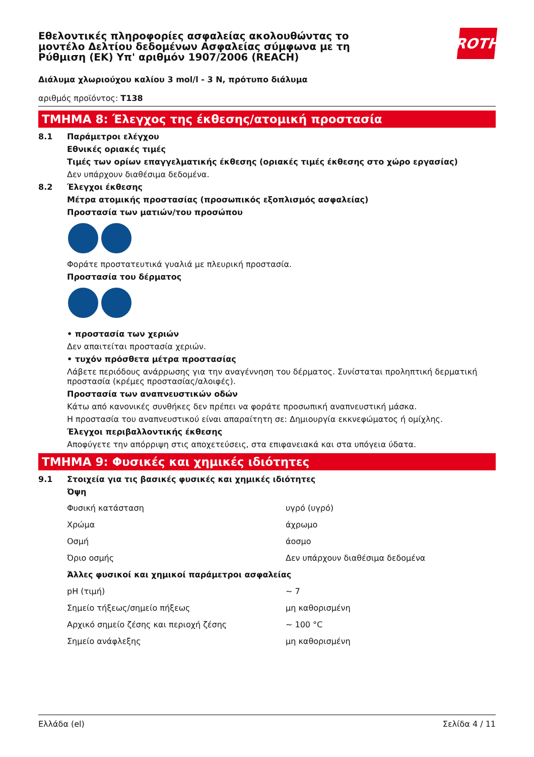Εθελοντικές πληροφορίες ασφαλείας ακολουθώντας το
μοντέλο Δελτίου δεδομένων Ασφαλείας σύμφωνα με τη
Ρύθμιση (ΕΚ) Υπ' αριθμόν 1907/2006 (REACH)
ROTH
Διάλυμα χλωριούχου καλίου 3 mol/l - 3 N, πρότυπο διάλυμα
αριθμός προϊόντος: T138
ΤΜΗΜΑ 8: Έλεγχος της έκθεσης/ατομική προστασία
8.1 Παράμετροι ελέγχου
Εθνικές οριακές τιμές
Τιμές των ορίων επαγγελματικής έκθεσης (οριακές τιμές έκθεσης στο χώρο εργασίας)
Δεν υπάρχουν διαθέσιμα δεδομένα.
8.2 Έλεγχοι έκθεσης
Μέτρα ατομικής προστασίας (προσωπικός εξοπλισμός ασφαλείας)
Προστασία των ματιών/του προσώπου
Φοράτε προστατευτικά γυαλιά με πλευρική προστασία.
Προστασία του δέρματος
• προστασία των χεριών
Δεν απαιτείται προστασία χεριών.
• τυχόν πρόσθετα μέτρα προστασίας
Λάβετε περιόδους ανάρρωσης για την αναγέννηση του δέρματος. Συνίσταται προληπτική δερματική προστασία (κρέμες προστασίας/αλοιφές).
Προστασία των αναπνευστικών οδών
Κάτω από κανονικές συνθήκες δεν πρέπει να φοράτε προσωπική αναπνευστική μάσκα.
Η προστασία του αναπνευστικού είναι απαραίτητη σε: Δημιουργία εκκνεφώματος ή ομίχλης.
Έλεγχοι περιβαλλοντικής έκθεσης
Αποφύγετε την απόρριψη στις αποχετεύσεις, στα επιφανειακά και στα υπόγεια ύδατα.
ΤΜΗΜΑ 9: Φυσικές και χημικές ιδιότητες
9.1 Στοιχεία για τις βασικές φυσικές και χημικές ιδιότητες
Όψη
| Φυσική κατάσταση | υγρό (υγρό) |
| Χρώμα | άχρωμο |
| Οσμή | άοσμο |
| Όριο οσμής | Δεν υπάρχουν διαθέσιμα δεδομένα |
| Άλλες φυσικοί και χημικοί παράμετροι ασφαλείας | |
| pH (τιμή) | ~ 7 |
| Σημείο τήξεως/σημείο πήξεως | μη καθορισμένη |
| Αρχικό σημείο ζέσης και περιοχή ζέσης | ~ 100 °C |
| Σημείο ανάφλεξης | μη καθορισμένη |
Ελλάδα (el) Σελίδα 4 / 11